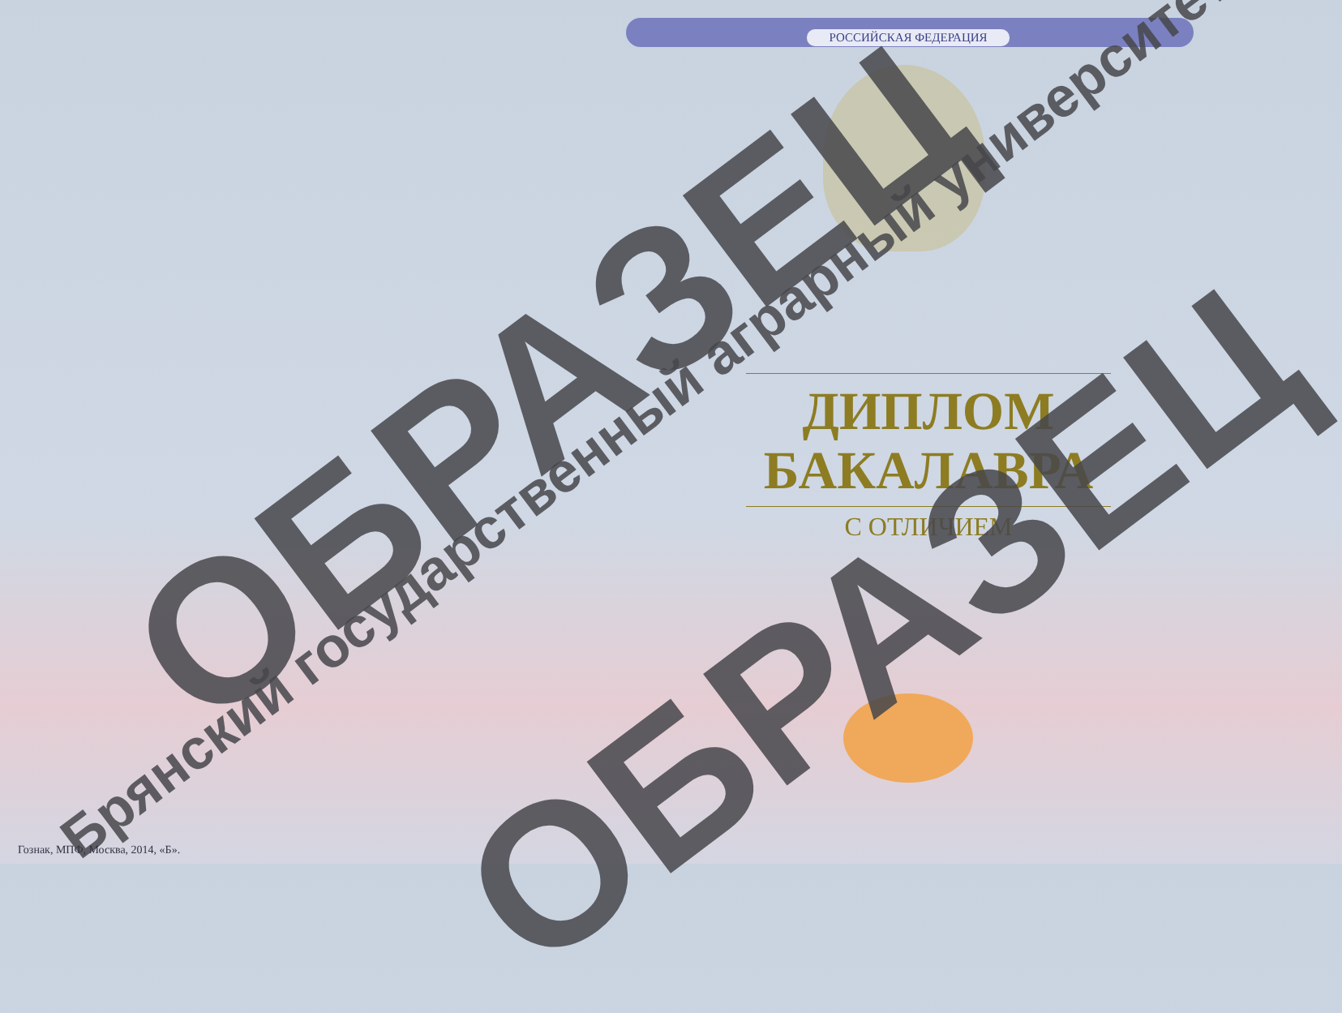РОССИЙСКАЯ ФЕДЕРАЦИЯ
ДИПЛОМ
БАКАЛАВРА
С ОТЛИЧИЕМ
ОБРАЗЕЦ
Брянский государственный аграрный университет ОБРАЗЕЦ
Гознак, МПФ, Москва, 2014, «Б».